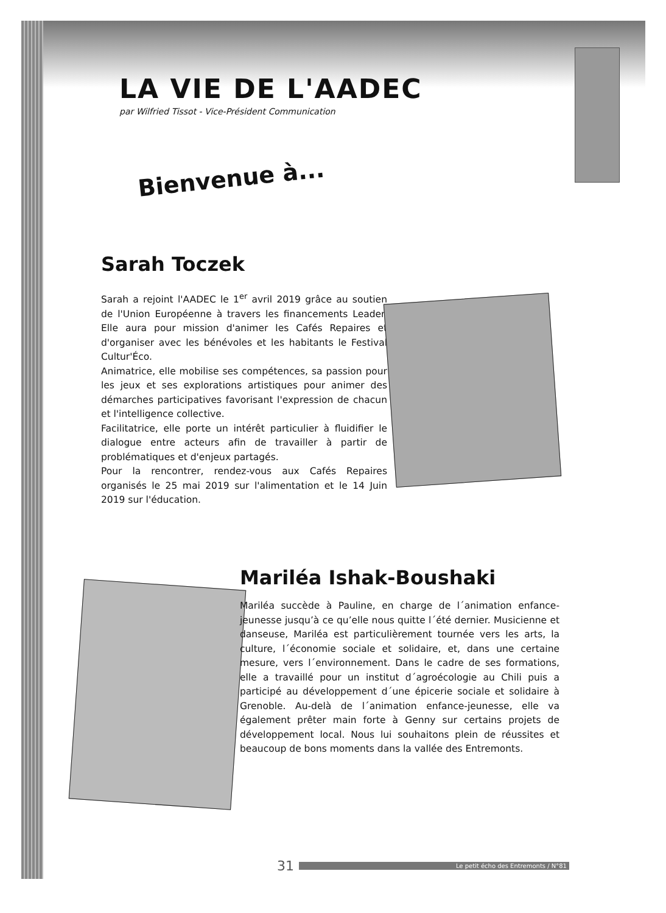LA VIE DE L'AADEC
par Wilfried Tissot - Vice-Président Communication
Bienvenue à...
Sarah Toczek
Sarah a rejoint l'AADEC le 1<sup>er</sup> avril 2019 grâce au soutien de l'Union Européenne à travers les financements Leader. Elle aura pour mission d'animer les Cafés Repaires et d'organiser avec les bénévoles et les habitants le Festival Cultur'Éco.
Animatrice, elle mobilise ses compétences, sa passion pour les jeux et ses explorations artistiques pour animer des démarches participatives favorisant l'expression de chacun et l'intelligence collective.
Facilitatrice, elle porte un intérêt particulier à fluidifier le dialogue entre acteurs afin de travailler à partir de problématiques et d'enjeux partagés.
Pour la rencontrer, rendez-vous aux Cafés Repaires organisés le 25 mai 2019 sur l'alimentation et le 14 Juin 2019 sur l'éducation.
Mariléa Ishak-Boushaki
Mariléa succède à Pauline, en charge de l´animation enfance-jeunesse jusqu’à ce qu’elle nous quitte l´été dernier. Musicienne et danseuse, Mariléa est particulièrement tournée vers les arts, la culture, l´économie sociale et solidaire, et, dans une certaine mesure, vers l´environnement. Dans le cadre de ses formations, elle a travaillé pour un institut d´agroécologie au Chili puis a participé au développement d´une épicerie sociale et solidaire à Grenoble. Au-delà de l´animation enfance-jeunesse, elle va également prêter main forte à Genny sur certains projets de développement local. Nous lui souhaitons plein de réussites et beaucoup de bons moments dans la vallée des Entremonts.
31 Le petit écho des Entremonts / N°81